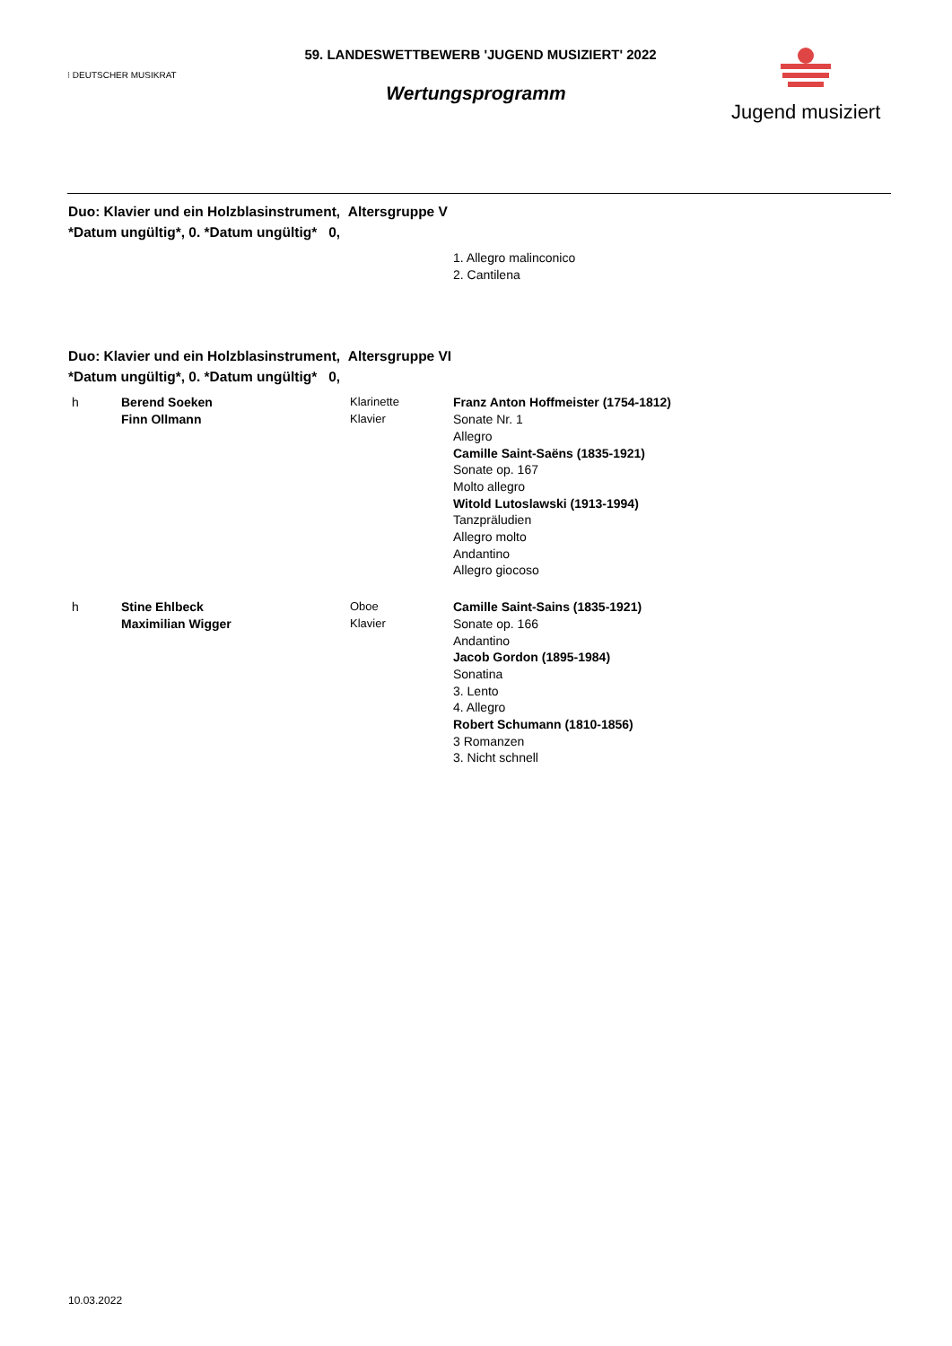⁝ DEUTSCHER MUSIKRAT
59. LANDESWETTBEWERB 'JUGEND MUSIZIERT' 2022
Wertungsprogramm
Jugend musiziert
Duo: Klavier und ein Holzblasinstrument, Altersgruppe V
*Datum ungültig*, 0. *Datum ungültig* 0,
1. Allegro malinconico
2. Cantilena
Duo: Klavier und ein Holzblasinstrument, Altersgruppe VI
*Datum ungültig*, 0. *Datum ungültig* 0,
h Berend Soeken
Finn Ollmann
Klarinette
Klavier
Franz Anton Hoffmeister (1754-1812)
Sonate Nr. 1
Allegro
Camille Saint-Saëns (1835-1921)
Sonate op. 167
Molto allegro
Witold Lutoslawski (1913-1994)
Tanzpräludien
Allegro molto
Andantino
Allegro giocoso
h Stine Ehlbeck
Maximilian Wigger
Oboe
Klavier
Camille Saint-Sains (1835-1921)
Sonate op. 166
Andantino
Jacob Gordon (1895-1984)
Sonatina
3. Lento
4. Allegro
Robert Schumann (1810-1856)
3 Romanzen
3. Nicht schnell
10.03.2022